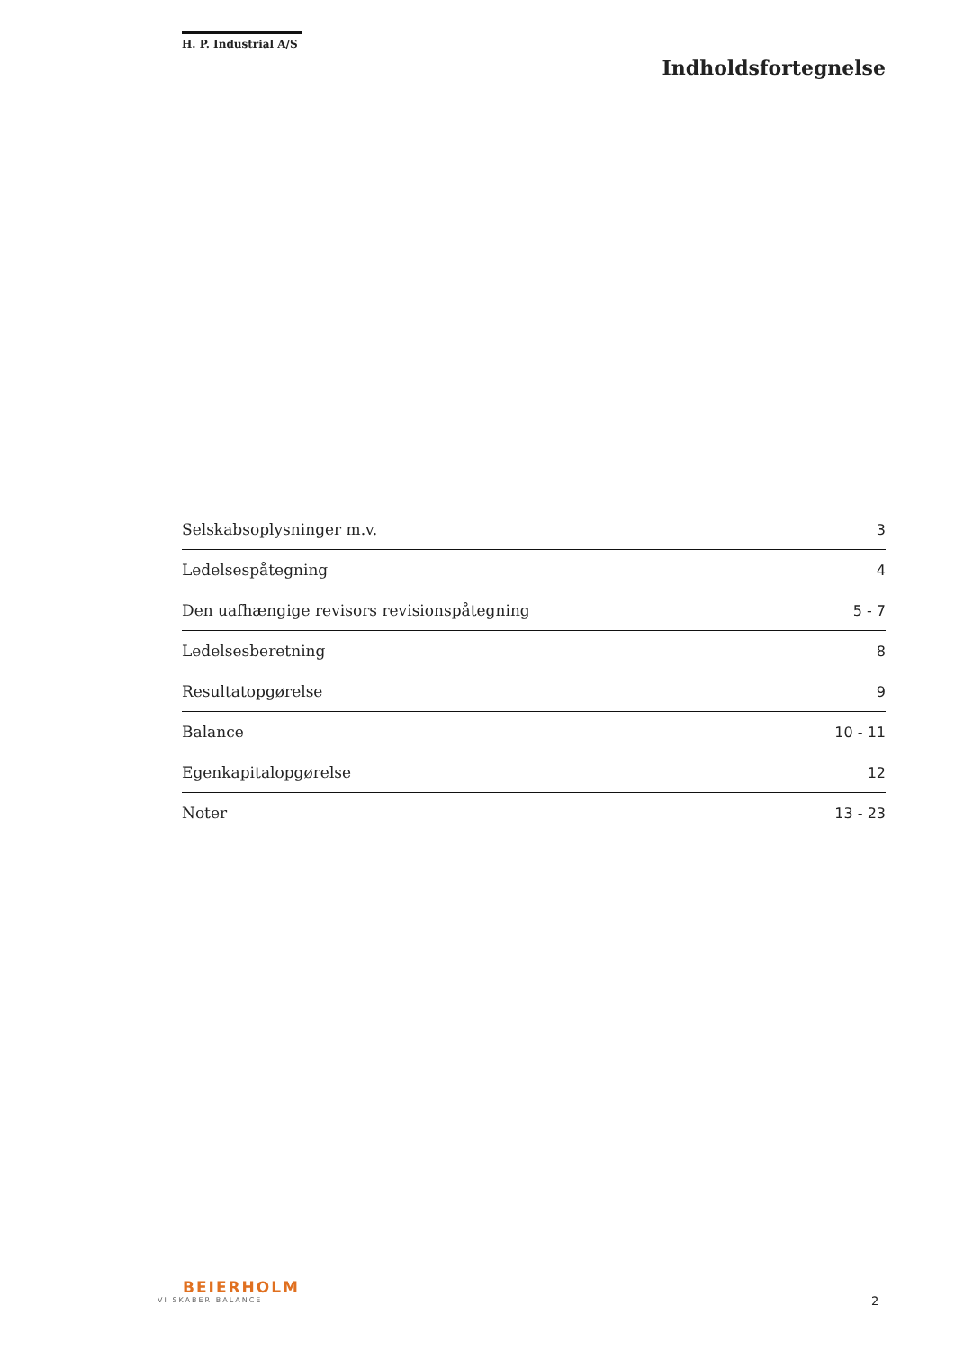H. P. Industrial A/S
Indholdsfortegnelse
| Selskabsoplysninger m.v. | 3 |
| Ledelsespåtegning | 4 |
| Den uafhængige revisors revisionspåtegning | 5 - 7 |
| Ledelsesberetning | 8 |
| Resultatopgørelse | 9 |
| Balance | 10 - 11 |
| Egenkapitalopgørelse | 12 |
| Noter | 13 - 23 |
BEIERHOLM
VI SKABER BALANCE
2